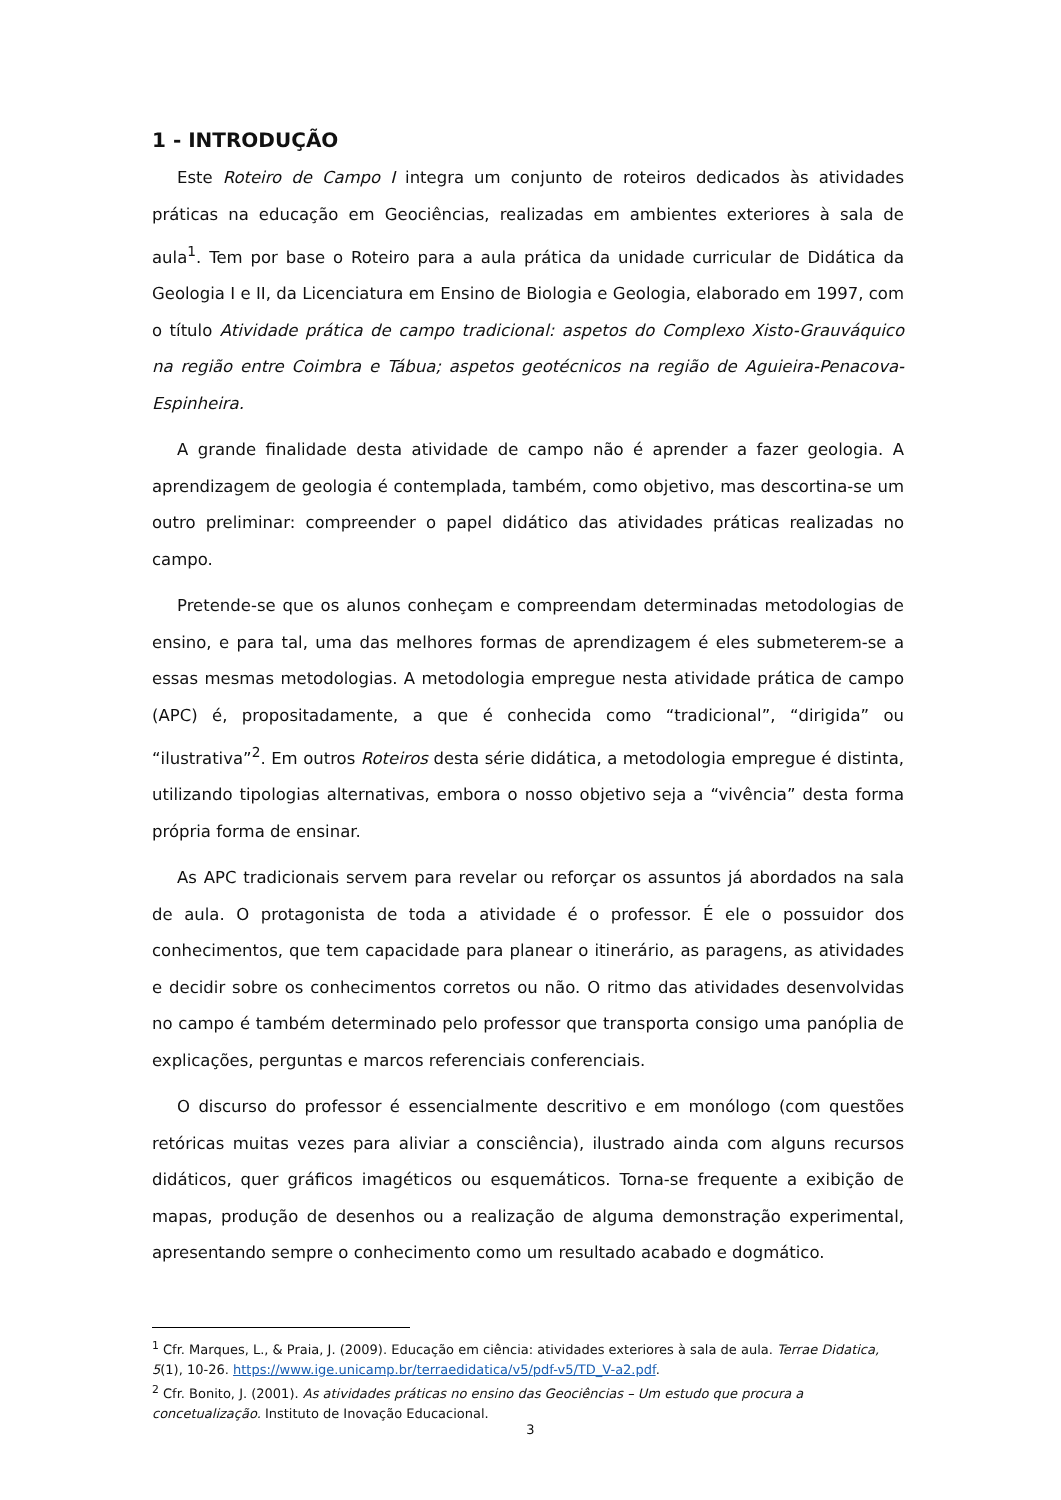1 - INTRODUÇÃO
Este Roteiro de Campo I integra um conjunto de roteiros dedicados às atividades práticas na educação em Geociências, realizadas em ambientes exteriores à sala de aula<sup>1</sup>. Tem por base o Roteiro para a aula prática da unidade curricular de Didática da Geologia I e II, da Licenciatura em Ensino de Biologia e Geologia, elaborado em 1997, com o título Atividade prática de campo tradicional: aspetos do Complexo Xisto-Grauváquico na região entre Coimbra e Tábua; aspetos geotécnicos na região de Aguieira-Penacova-Espinheira.
A grande finalidade desta atividade de campo não é aprender a fazer geologia. A aprendizagem de geologia é contemplada, também, como objetivo, mas descortina-se um outro preliminar: compreender o papel didático das atividades práticas realizadas no campo.
Pretende-se que os alunos conheçam e compreendam determinadas metodologias de ensino, e para tal, uma das melhores formas de aprendizagem é eles submeterem-se a essas mesmas metodologias. A metodologia empregue nesta atividade prática de campo (APC) é, propositadamente, a que é conhecida como “tradicional”, “dirigida” ou “ilustrativa”<sup>2</sup>. Em outros Roteiros desta série didática, a metodologia empregue é distinta, utilizando tipologias alternativas, embora o nosso objetivo seja a “vivência” desta forma própria forma de ensinar.
As APC tradicionais servem para revelar ou reforçar os assuntos já abordados na sala de aula. O protagonista de toda a atividade é o professor. É ele o possuidor dos conhecimentos, que tem capacidade para planear o itinerário, as paragens, as atividades e decidir sobre os conhecimentos corretos ou não. O ritmo das atividades desenvolvidas no campo é também determinado pelo professor que transporta consigo uma panóplia de explicações, perguntas e marcos referenciais conferenciais.
O discurso do professor é essencialmente descritivo e em monólogo (com questões retóricas muitas vezes para aliviar a consciência), ilustrado ainda com alguns recursos didáticos, quer gráficos imagéticos ou esquemáticos. Torna-se frequente a exibição de mapas, produção de desenhos ou a realização de alguma demonstração experimental, apresentando sempre o conhecimento como um resultado acabado e dogmático.
<sup>1</sup> Cfr. Marques, L., & Praia, J. (2009). Educação em ciência: atividades exteriores à sala de aula. Terrae Didatica, 5(1), 10-26. https://www.ige.unicamp.br/terraedidatica/v5/pdf-v5/TD_V-a2.pdf.
<sup>2</sup> Cfr. Bonito, J. (2001). As atividades práticas no ensino das Geociências – Um estudo que procura a concetualização. Instituto de Inovação Educacional.
3